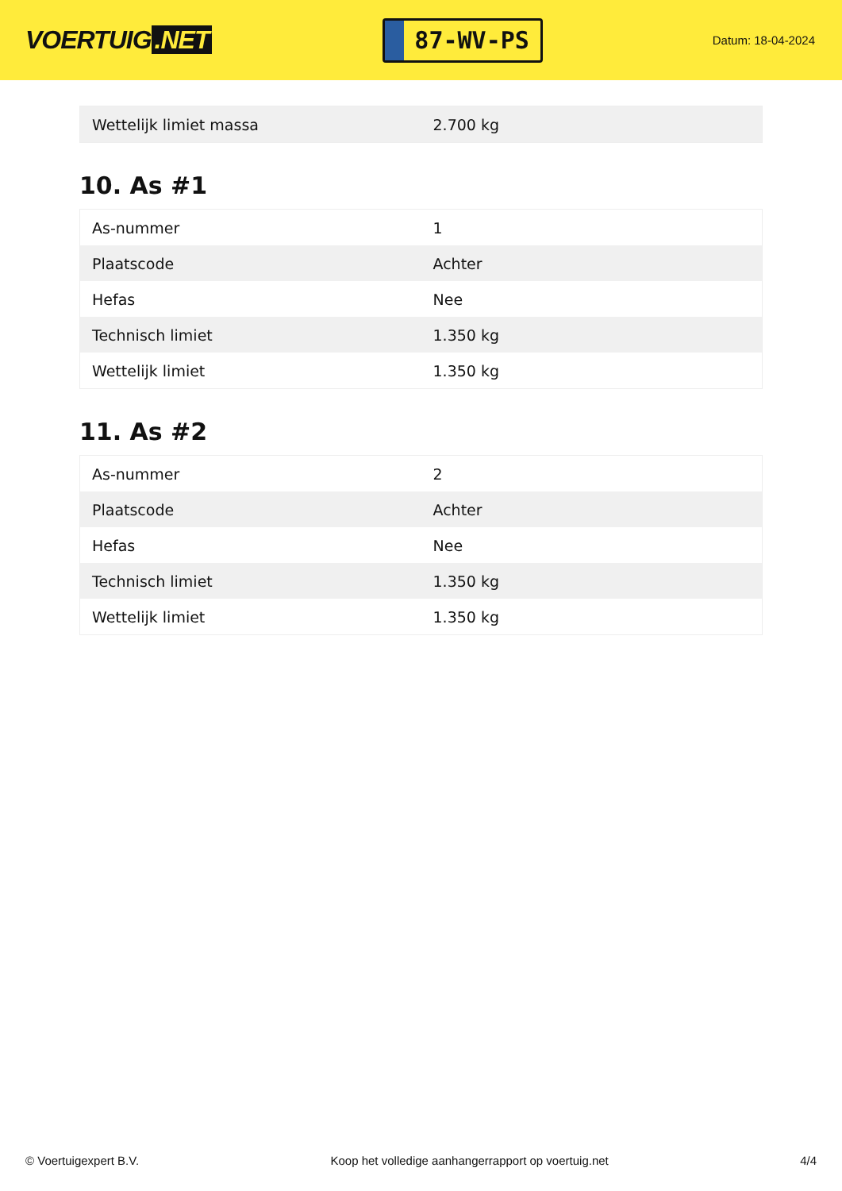VOERTUIG.NET
87-WV-PS
Datum: 18-04-2024
| Wettelijk limiet massa | 2.700 kg |
10. As #1
| As-nummer | 1 |
| Plaatscode | Achter |
| Hefas | Nee |
| Technisch limiet | 1.350 kg |
| Wettelijk limiet | 1.350 kg |
11. As #2
| As-nummer | 2 |
| Plaatscode | Achter |
| Hefas | Nee |
| Technisch limiet | 1.350 kg |
| Wettelijk limiet | 1.350 kg |
© Voertuigexpert B.V. Koop het volledige aanhangerrapport op voertuig.net 4/4